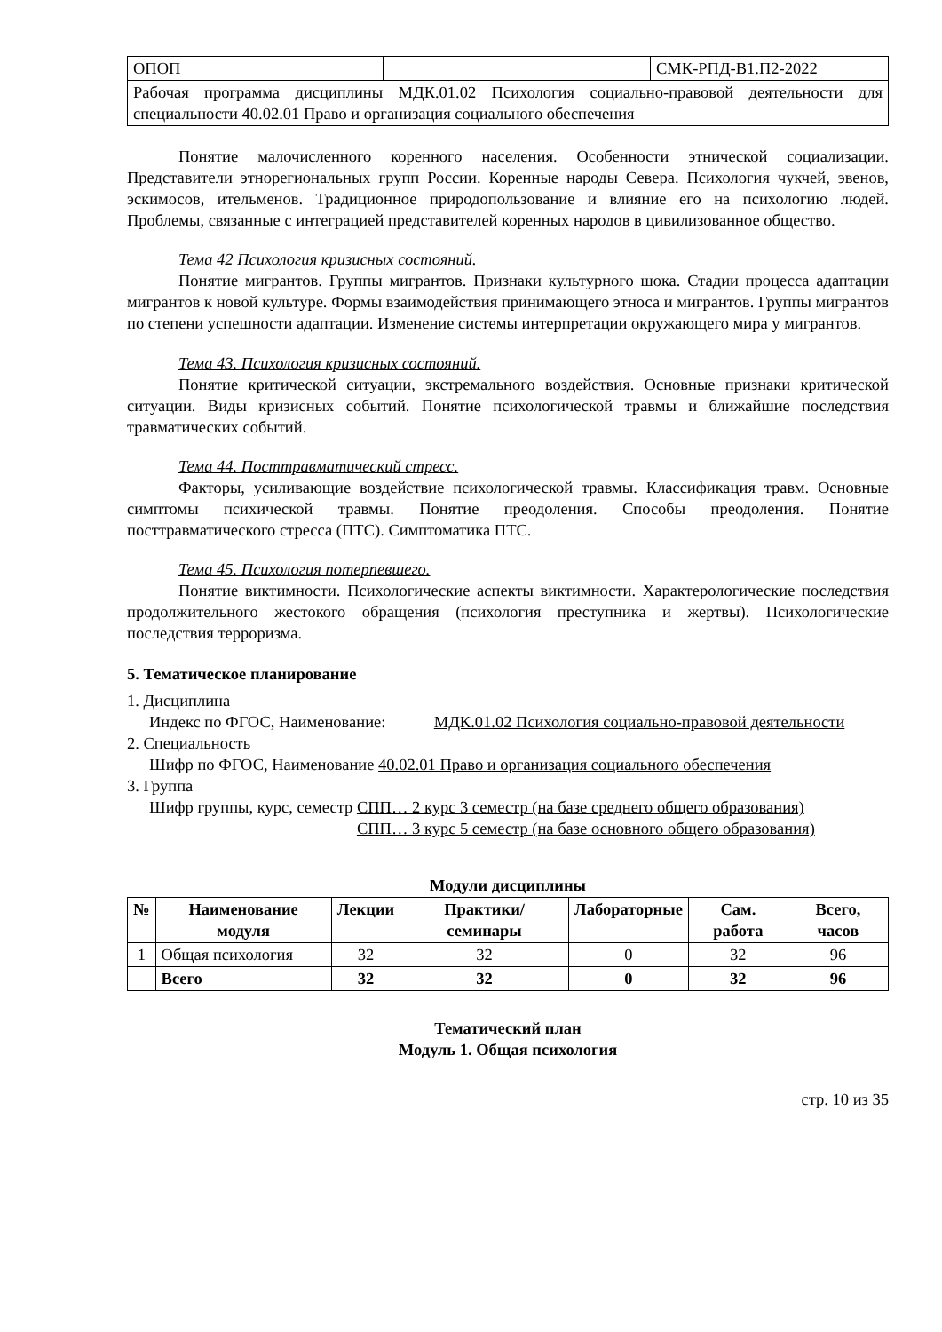| ОПОП | | СМК-РПД-В1.П2-2022 |
| Рабочая программа дисциплины МДК.01.02 Психология социально-правовой деятельности для специальности 40.02.01 Право и организация социального обеспечения | | |
Понятие малочисленного коренного населения. Особенности этнической социализации. Представители этнорегиональных групп России. Коренные народы Севера. Психология чукчей, эвенов, эскимосов, ительменов. Традиционное природопользование и влияние его на психологию людей. Проблемы, связанные с интеграцией представителей коренных народов в цивилизованное общество.
Тема 42 Психология кризисных состояний.
Понятие мигрантов. Группы мигрантов. Признаки культурного шока. Стадии процесса адаптации мигрантов к новой культуре. Формы взаимодействия принимающего этноса и мигрантов. Группы мигрантов по степени успешности адаптации. Изменение системы интерпретации окружающего мира у мигрантов.
Тема 43. Психология кризисных состояний.
Понятие критической ситуации, экстремального воздействия. Основные признаки критической ситуации. Виды кризисных событий. Понятие психологической травмы и ближайшие последствия травматических событий.
Тема 44. Посттравматический стресс.
Факторы, усиливающие воздействие психологической травмы. Классификация травм. Основные симптомы психической травмы. Понятие преодоления. Способы преодоления. Понятие посттравматического стресса (ПТС). Симптоматика ПТС.
Тема 45. Психология потерпевшего.
Понятие виктимности. Психологические аспекты виктимности. Характерологические последствия продолжительного жестокого обращения (психология преступника и жертвы). Психологические последствия терроризма.
5. Тематическое планирование
1. Дисциплина
Индекс по ФГОС, Наименование: МДК.01.02 Психология социально-правовой деятельности
2. Специальность
Шифр по ФГОС, Наименование 40.02.01 Право и организация социального обеспечения
3. Группа
Шифр группы, курс, семестр СПП… 2 курс 3 семестр (на базе среднего общего образования)
СПП… 3 курс 5 семестр (на базе основного общего образования)
Модули дисциплины
| № | Наименование модуля | Лекции | Практики/ семинары | Лабораторные | Сам. работа | Всего, часов |
| --- | --- | --- | --- | --- | --- | --- |
| 1 | Общая психология | 32 | 32 | 0 | 32 | 96 |
| | Всего | 32 | 32 | 0 | 32 | 96 |
Тематический план
Модуль 1. Общая психология
стр. 10 из 35